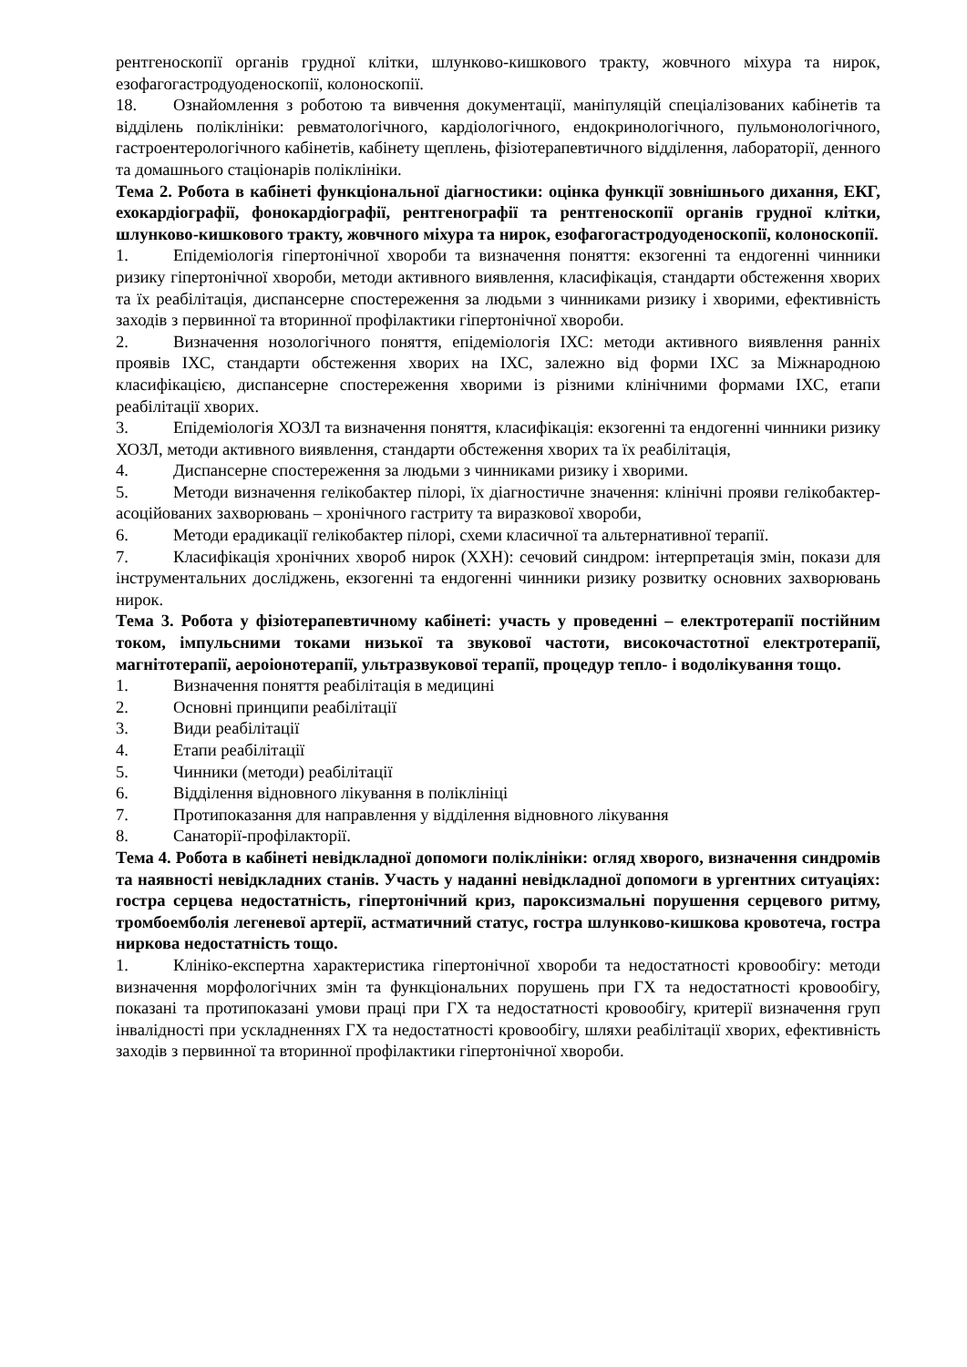рентгеноскопії органів грудної клітки, шлунково-кишкового тракту, жовчного міхура та нирок, езофагогастродуоденоскопії, колоноскопії.
18. Ознайомлення з роботою та вивчення документації, маніпуляцій спеціалізованих кабінетів та відділень поліклініки: ревматологічного, кардіологічного, ендокринологічного, пульмонологічного, гастроентерологічного кабінетів, кабінету щеплень, фізіотерапевтичного відділення, лабораторії, денного та домашнього стаціонарів поліклініки.
Тема 2. Робота в кабінеті функціональної діагностики: оцінка функції зовнішнього дихання, ЕКГ, ехокардіографії, фонокардіографії, рентгенографії та рентгеноскопії органів грудної клітки, шлунково-кишкового тракту, жовчного міхура та нирок, езофагогастродуоденоскопії, колоноскопії.
1. Епідеміологія гіпертонічної хвороби та визначення поняття: екзогенні та ендогенні чинники ризику гіпертонічної хвороби, методи активного виявлення, класифікація, стандарти обстеження хворих та їх реабілітація, диспансерне спостереження за людьми з чинниками ризику і хворими, ефективність заходів з первинної та вторинної профілактики гіпертонічної хвороби.
2. Визначення нозологічного поняття, епідеміологія ІХС: методи активного виявлення ранніх проявів ІХС, стандарти обстеження хворих на ІХС, залежно від форми ІХС за Міжнародною класифікацією, диспансерне спостереження хворими із різними клінічними формами ІХС, етапи реабілітації хворих.
3. Епідеміологія ХОЗЛ та визначення поняття, класифікація: екзогенні та ендогенні чинники ризику ХОЗЛ, методи активного виявлення, стандарти обстеження хворих та їх реабілітація,
4. Диспансерне спостереження за людьми з чинниками ризику і хворими.
5. Методи визначення гелікобактер пілорі, їх діагностичне значення: клінічні прояви гелікобактер-асоційованих захворювань – хронічного гастриту та виразкової хвороби,
6. Методи ерадикації гелікобактер пілорі, схеми класичної та альтернативної терапії.
7. Класифікація хронічних хвороб нирок (ХХН): сечовий синдром: інтерпретація змін, покази для інструментальних досліджень, екзогенні та ендогенні чинники ризику розвитку основних захворювань нирок.
Тема 3. Робота у фізіотерапевтичному кабінеті: участь у проведенні – електротерапії постійним током, імпульсними токами низької та звукової частоти, високочастотної електротерапії, магнітотерапії, аероіонотерапії, ультразвукової терапії, процедур тепло- і водолікування тощо.
1. Визначення поняття реабілітація в медицині
2. Основні принципи реабілітації
3. Види реабілітації
4. Етапи реабілітації
5. Чинники (методи) реабілітації
6. Відділення відновного лікування в поліклініці
7. Протипоказання для направлення у відділення відновного лікування
8. Санаторії-профілакторії.
Тема 4. Робота в кабінеті невідкладної допомоги поліклініки: огляд хворого, визначення синдромів та наявності невідкладних станів. Участь у наданні невідкладної допомоги в ургентних ситуаціях: гостра серцева недостатність, гіпертонічний криз, пароксизмальні порушення серцевого ритму, тромбоемболія легеневої артерії, астматичний статус, гостра шлунково-кишкова кровотеча, гостра ниркова недостатність тощо.
1. Клініко-експертна характеристика гіпертонічної хвороби та недостатності кровообігу: методи визначення морфологічних змін та функціональних порушень при ГХ та недостатності кровообігу, показані та протипоказані умови праці при ГХ та недостатності кровообігу, критерії визначення груп інвалідності при ускладненнях ГХ та недостатності кровообігу, шляхи реабілітації хворих, ефективність заходів з первинної та вторинної профілактики гіпертонічної хвороби.